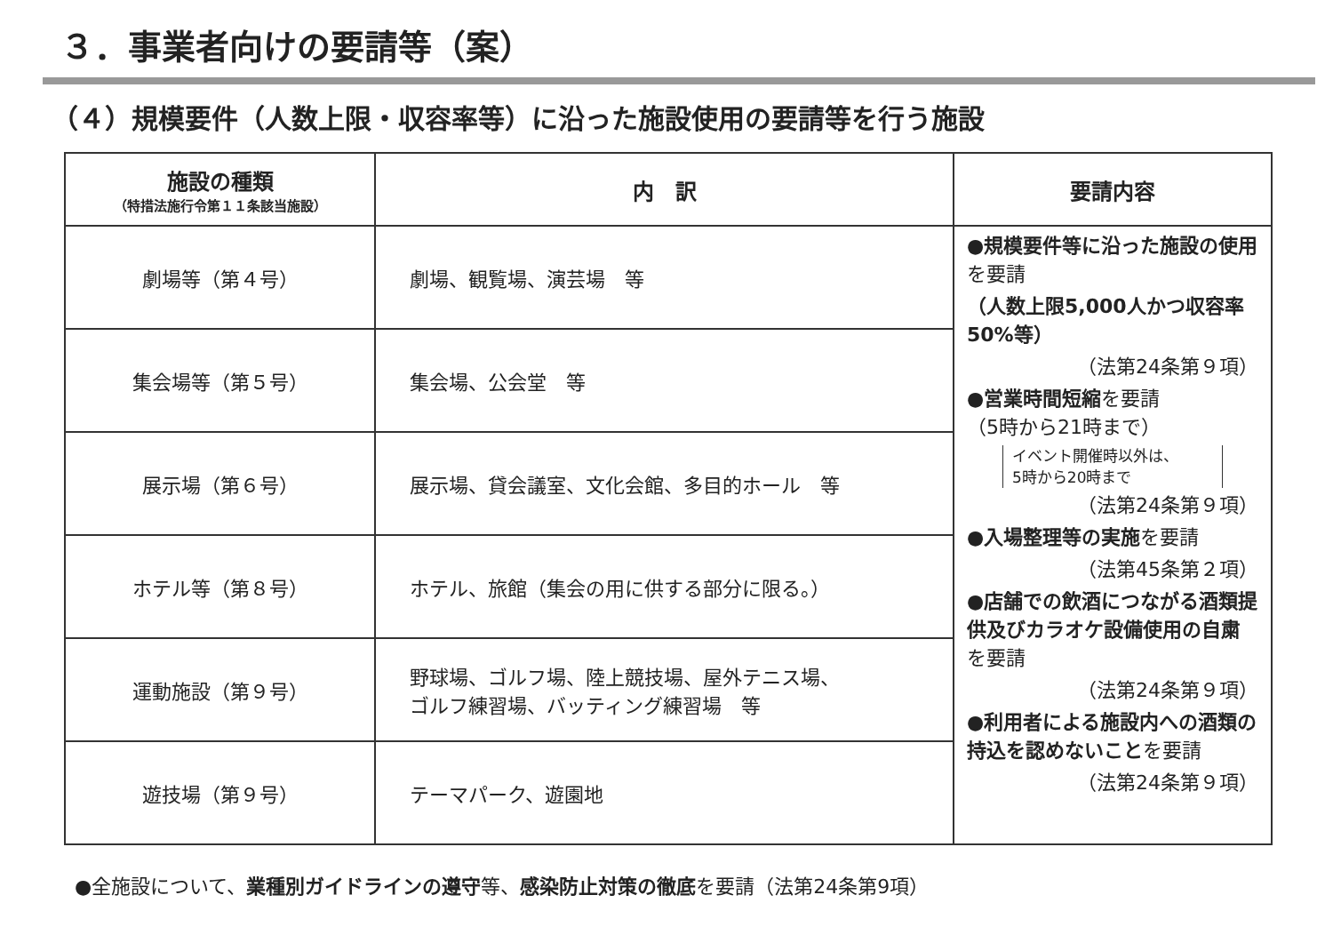３．事業者向けの要請等（案）
（４）規模要件（人数上限・収容率等）に沿った施設使用の要請等を行う施設
| 施設の種類 （特措法施行令第１１条該当施設） | 内 訳 | 要請内容 |
| --- | --- | --- |
| 劇場等（第４号） | 劇場、観覧場、演芸場 等 | ●規模要件等に沿った施設の使用 を要請 （人数上限5,000人かつ収容率50%等） （法第24条第９項） ●営業時間短縮 を要請 （5時から21時まで） イベント開催時以外は、 5時から20時まで （法第24条第９項） ●入場整理等の実施 を要請 （法第45条第２項） ●店舗での飲酒につながる酒類提供及びカラオケ設備使用の自粛 を要請 （法第24条第９項） ●利用者による施設内への酒類の持込を認めないこと を要請 （法第24条第９項） |
| 集会場等（第５号） | 集会場、公会堂 等 | |
| 展示場（第６号） | 展示場、貸会議室、文化会館、多目的ホール 等 | |
| ホテル等（第８号） | ホテル、旅館（集会の用に供する部分に限る。） | |
| 運動施設（第９号） | 野球場、ゴルフ場、陸上競技場、屋外テニス場、 ゴルフ練習場、バッティング練習場 等 | |
| 遊技場（第９号） | テーマパーク、遊園地 | |
●全施設について、業種別ガイドラインの遵守等、感染防止対策の徹底を要請（法第24条第9項）